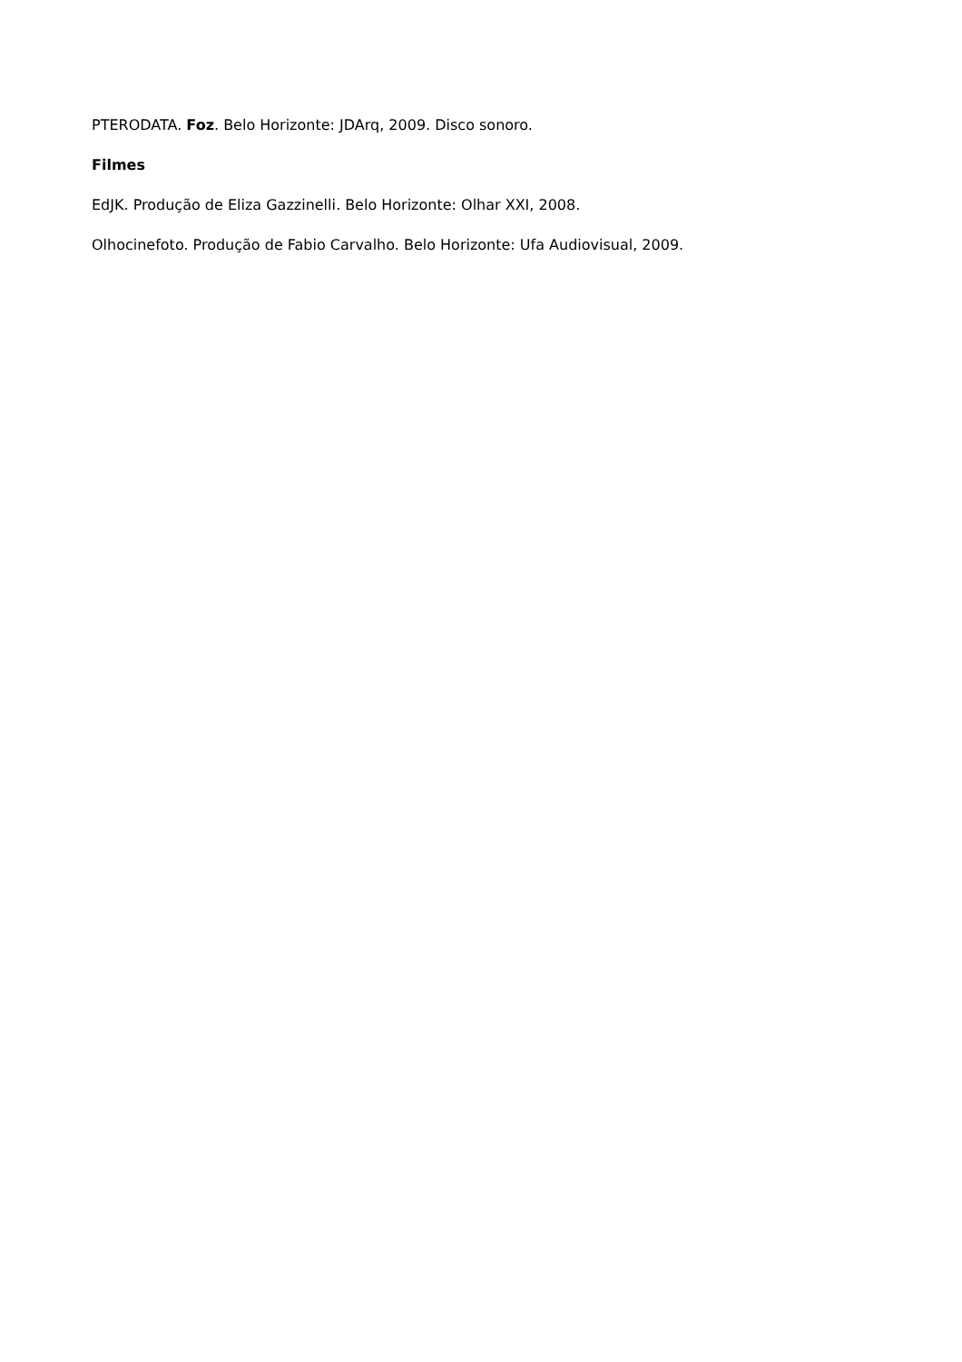PTERODATA. Foz. Belo Horizonte: JDArq, 2009. Disco sonoro.
Filmes
EdJK. Produção de Eliza Gazzinelli. Belo Horizonte: Olhar XXI, 2008.
Olhocinefoto. Produção de Fabio Carvalho. Belo Horizonte: Ufa Audiovisual, 2009.